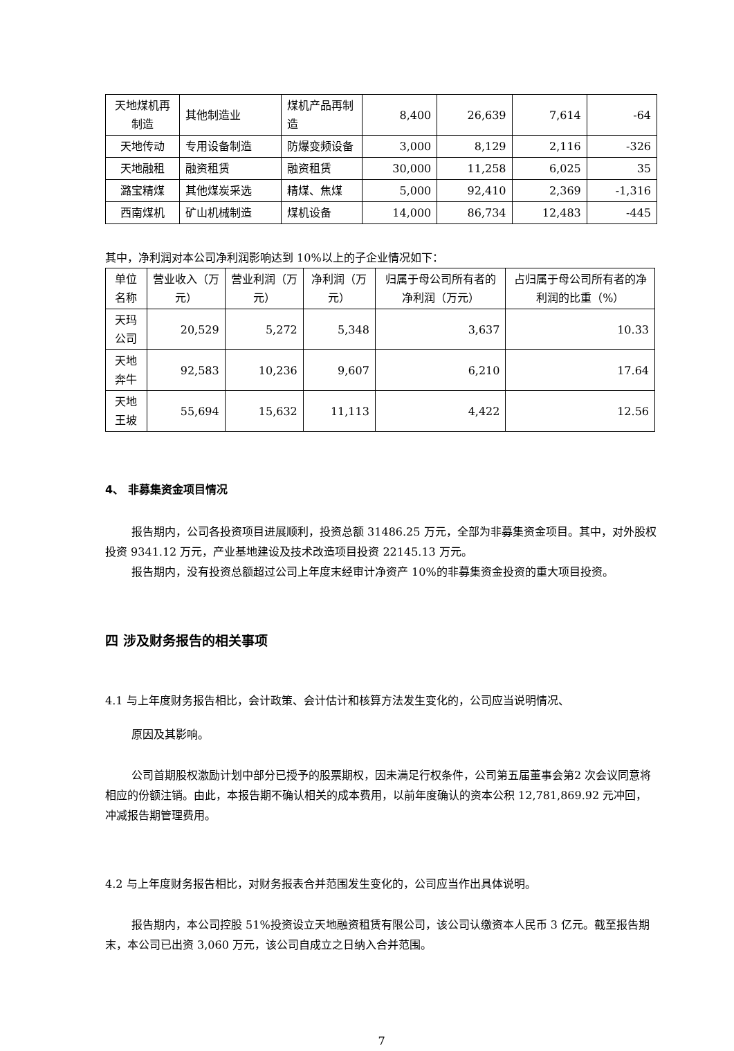| 天地煤机再制造 | 其他制造业 | 煤机产品再制造 | 8,400 | 26,639 | 7,614 | -64 |
| 天地传动 | 专用设备制造 | 防爆变频设备 | 3,000 | 8,129 | 2,116 | -326 |
| 天地融租 | 融资租赁 | 融资租赁 | 30,000 | 11,258 | 6,025 | 35 |
| 潞宝精煤 | 其他煤炭采选 | 精煤、焦煤 | 5,000 | 92,410 | 2,369 | -1,316 |
| 西南煤机 | 矿山机械制造 | 煤机设备 | 14,000 | 86,734 | 12,483 | -445 |
其中，净利润对本公司净利润影响达到 10%以上的子企业情况如下：
| 单位名称 | 营业收入（万元） | 营业利润（万元） | 净利润（万元） | 归属于母公司所有者的净利润（万元） | 占归属于母公司所有者的净利润的比重（%） |
| --- | --- | --- | --- | --- | --- |
| 天玛公司 | 20,529 | 5,272 | 5,348 | 3,637 | 10.33 |
| 天地奔牛 | 92,583 | 10,236 | 9,607 | 6,210 | 17.64 |
| 天地王坡 | 55,694 | 15,632 | 11,113 | 4,422 | 12.56 |
4、 非募集资金项目情况
报告期内，公司各投资项目进展顺利，投资总额 31486.25 万元，全部为非募集资金项目。其中，对外股权投资 9341.12 万元，产业基地建设及技术改造项目投资 22145.13 万元。
报告期内，没有投资总额超过公司上年度末经审计净资产 10%的非募集资金投资的重大项目投资。
四 涉及财务报告的相关事项
4.1 与上年度财务报告相比，会计政策、会计估计和核算方法发生变化的，公司应当说明情况、
原因及其影响。
公司首期股权激励计划中部分已授予的股票期权，因未满足行权条件，公司第五届董事会第2 次会议同意将相应的份额注销。由此，本报告期不确认相关的成本费用，以前年度确认的资本公积 12,781,869.92 元冲回，冲减报告期管理费用。
4.2 与上年度财务报告相比，对财务报表合并范围发生变化的，公司应当作出具体说明。
报告期内，本公司控股 51%投资设立天地融资租赁有限公司，该公司认缴资本人民币 3 亿元。截至报告期末，本公司已出资 3,060 万元，该公司自成立之日纳入合并范围。
7